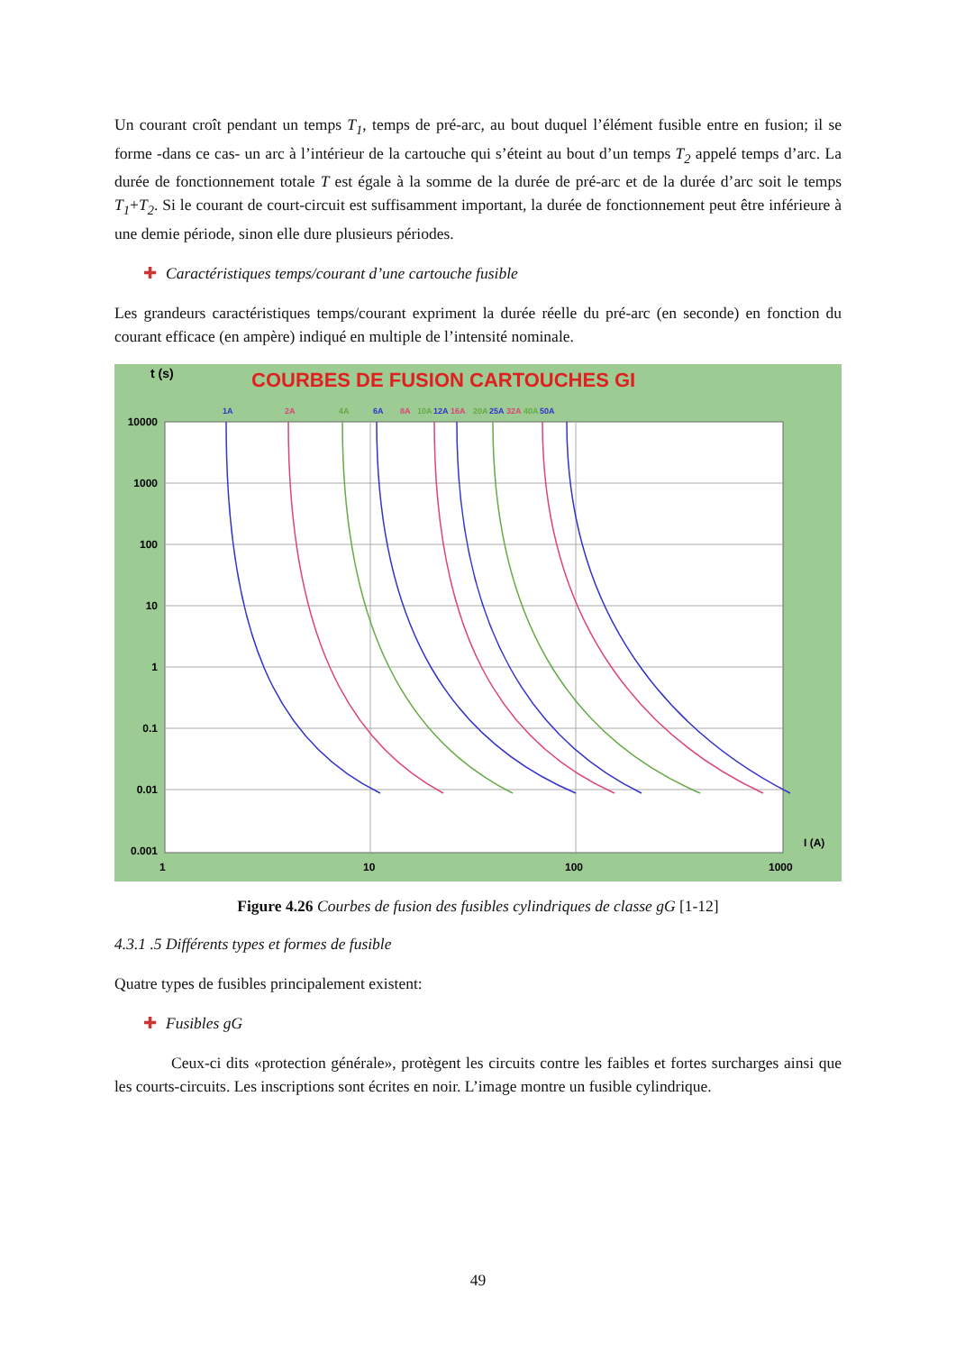Un courant croît pendant un temps T<sub>1</sub>, temps de pré-arc, au bout duquel l’élément fusible entre en fusion; il se forme -dans ce cas- un arc à l’intérieur de la cartouche qui s’éteint au bout d’un temps T<sub>2</sub> appelé temps d’arc. La durée de fonctionnement totale T est égale à la somme de la durée de pré-arc et de la durée d’arc soit le temps T<sub>1</sub>+T<sub>2</sub>. Si le courant de court-circuit est suffisamment important, la durée de fonctionnement peut être inférieure à une demie période, sinon elle dure plusieurs périodes.
✚ Caractéristiques temps/courant d’une cartouche fusible
Les grandeurs caractéristiques temps/courant expriment la durée réelle du pré-arc (en seconde) en fonction du courant efficace (en ampère) indiqué en multiple de l’intensité nominale.
t (s)
COURBES DE FUSION CARTOUCHES GI
10000
1000
100
10
1
0.1
0.01
0.001
1
10
100
1000
I (A)
1A
2A
4A
6A
8A
10A
12A
16A
20A
25A
32A
40A
50A
Figure 4.26 Courbes de fusion des fusibles cylindriques de classe gG [1-12]
4.3.1 .5 Différents types et formes de fusible
Quatre types de fusibles principalement existent:
✚ Fusibles gG
Ceux-ci dits «protection générale», protègent les circuits contre les faibles et fortes surcharges ainsi que les courts-circuits. Les inscriptions sont écrites en noir. L’image montre un fusible cylindrique.
49